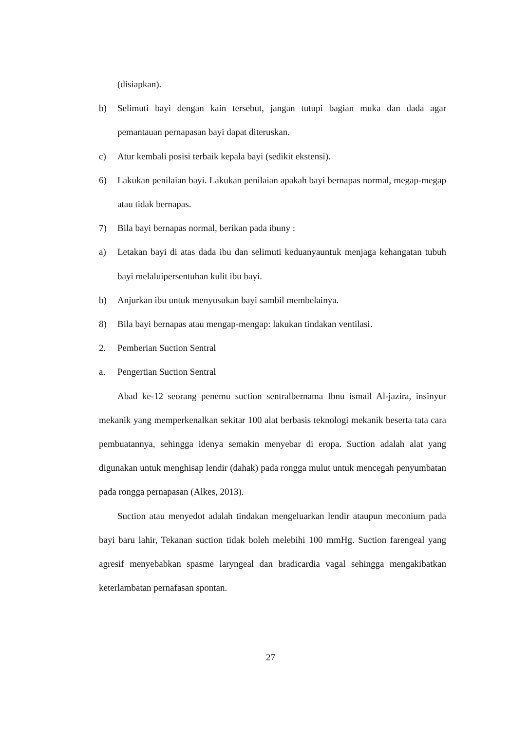(disiapkan).
b) Selimuti bayi dengan kain tersebut, jangan tutupi bagian muka dan dada agar pemantauan pernapasan bayi dapat diteruskan.
c) Atur kembali posisi terbaik kepala bayi (sedikit ekstensi).
6) Lakukan penilaian bayi. Lakukan penilaian apakah bayi bernapas normal, megap-megap atau tidak bernapas.
7) Bila bayi bernapas normal, berikan pada ibuny :
a) Letakan bayi di atas dada ibu dan selimuti keduanyauntuk menjaga kehangatan tubuh bayi melaluipersentuhan kulit ibu bayi.
b) Anjurkan ibu untuk menyusukan bayi sambil membelainya.
8) Bila bayi bernapas atau mengap-mengap: lakukan tindakan ventilasi.
2. Pemberian Suction Sentral
a. Pengertian Suction Sentral
Abad ke-12 seorang penemu suction sentralbernama Ibnu ismail Al-jazira, insinyur mekanik yang memperkenalkan sekitar 100 alat berbasis teknologi mekanik beserta tata cara pembuatannya, sehingga idenya semakin menyebar di eropa. Suction adalah alat yang digunakan untuk menghisap lendir (dahak) pada rongga mulut untuk mencegah penyumbatan pada rongga pernapasan (Alkes, 2013).
Suction atau menyedot adalah tindakan mengeluarkan lendir ataupun meconium pada bayi baru lahir, Tekanan suction tidak boleh melebihi 100 mmHg. Suction farengeal yang agresif menyebabkan spasme laryngeal dan bradicardia vagal sehingga mengakibatkan keterlambatan pernafasan spontan.
27